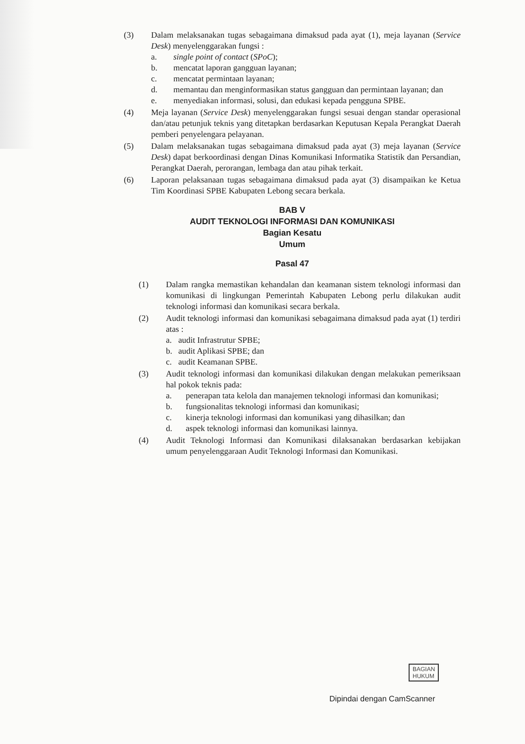(3) Dalam melaksanakan tugas sebagaimana dimaksud pada ayat (1), meja layanan (Service Desk) menyelenggarakan fungsi :
a. single point of contact (SPoC);
b. mencatat laporan gangguan layanan;
c. mencatat permintaan layanan;
d. memantau dan menginformasikan status gangguan dan permintaan layanan; dan
e. menyediakan informasi, solusi, dan edukasi kepada pengguna SPBE.
(4) Meja layanan (Service Desk) menyelenggarakan fungsi sesuai dengan standar operasional dan/atau petunjuk teknis yang ditetapkan berdasarkan Keputusan Kepala Perangkat Daerah pemberi penyelengara pelayanan.
(5) Dalam melaksanakan tugas sebagaimana dimaksud pada ayat (3) meja layanan (Service Desk) dapat berkoordinasi dengan Dinas Komunikasi Informatika Statistik dan Persandian, Perangkat Daerah, perorangan, lembaga dan atau pihak terkait.
(6) Laporan pelaksanaan tugas sebagaimana dimaksud pada ayat (3) disampaikan ke Ketua Tim Koordinasi SPBE Kabupaten Lebong secara berkala.
BAB V
AUDIT TEKNOLOGI INFORMASI DAN KOMUNIKASI
Bagian Kesatu
Umum
Pasal 47
(1) Dalam rangka memastikan kehandalan dan keamanan sistem teknologi informasi dan komunikasi di lingkungan Pemerintah Kabupaten Lebong perlu dilakukan audit teknologi informasi dan komunikasi secara berkala.
(2) Audit teknologi informasi dan komunikasi sebagaimana dimaksud pada ayat (1) terdiri atas :
a. audit Infrastrutur SPBE;
b. audit Aplikasi SPBE; dan
c. audit Keamanan SPBE.
(3) Audit teknologi informasi dan komunikasi dilakukan dengan melakukan pemeriksaan hal pokok teknis pada:
a. penerapan tata kelola dan manajemen teknologi informasi dan komunikasi;
b. fungsionalitas teknologi informasi dan komunikasi;
c. kinerja teknologi informasi dan komunikasi yang dihasilkan; dan
d. aspek teknologi informasi dan komunikasi lainnya.
(4) Audit Teknologi Informasi dan Komunikasi dilaksanakan berdasarkan kebijakan umum penyelenggaraan Audit Teknologi Informasi dan Komunikasi.
BAGIAN
HUKUM
Dipindai dengan CamScanner